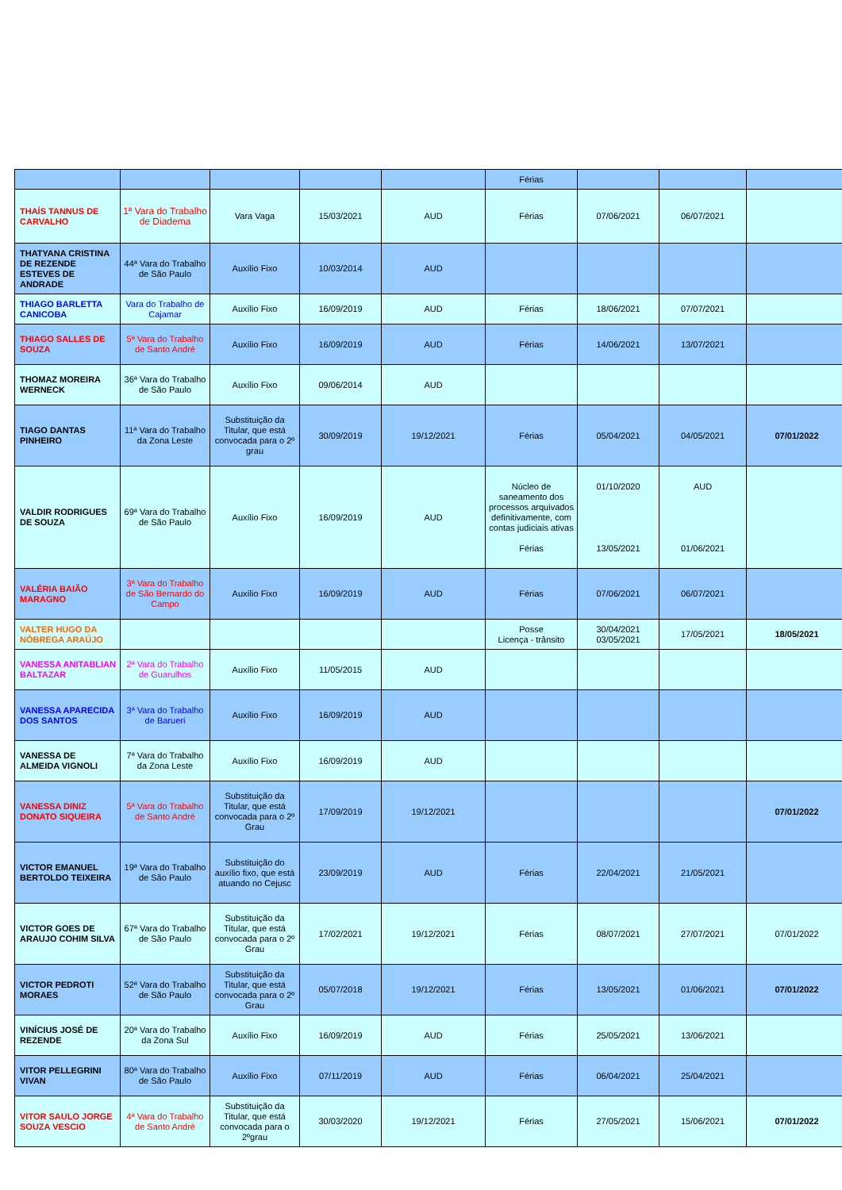| | | | | | Férias | | | |
| THAÍS TANNUS DE CARVALHO | 1ª Vara do Trabalho de Diadema | Vara Vaga | 15/03/2021 | AUD | Férias | 07/06/2021 | 06/07/2021 | |
| THATYANA CRISTINA DE REZENDE ESTEVES DE ANDRADE | 44ª Vara do Trabalho de São Paulo | Auxílio Fixo | 10/03/2014 | AUD | | | | |
| THIAGO BARLETTA CANICOBA | Vara do Trabalho de Cajamar | Auxílio Fixo | 16/09/2019 | AUD | Férias | 18/06/2021 | 07/07/2021 | |
| THIAGO SALLES DE SOUZA | 5ª Vara do Trabalho de Santo André | Auxílio Fixo | 16/09/2019 | AUD | Férias | 14/06/2021 | 13/07/2021 | |
| THOMAZ MOREIRA WERNECK | 36ª Vara do Trabalho de São Paulo | Auxílio Fixo | 09/06/2014 | AUD | | | | |
| TIAGO DANTAS PINHEIRO | 11ª Vara do Trabalho da Zona Leste | Substituição da Titular, que está convocada para o 2º grau | 30/09/2019 | 19/12/2021 | Férias | 05/04/2021 | 04/05/2021 | 07/01/2022 |
| VALDIR RODRIGUES DE SOUZA | 69ª Vara do Trabalho de São Paulo | Auxílio Fixo | 16/09/2019 | AUD | Núcleo de saneamento dos processos arquivados definitivamente, com contas judiciais ativas Férias | 01/10/2020 13/05/2021 | AUD 01/06/2021 | |
| VALÉRIA BAIÃO MARAGNO | 3ª Vara do Trabalho de São Bernardo do Campo | Auxílio Fixo | 16/09/2019 | AUD | Férias | 07/06/2021 | 06/07/2021 | |
| VALTER HUGO DA NÓBREGA ARAÚJO | | | | | Posse Licença - trânsito | 30/04/2021 03/05/2021 | 17/05/2021 | 18/05/2021 |
| VANESSA ANITABLIAN BALTAZAR | 2ª Vara do Trabalho de Guarulhos | Auxílio Fixo | 11/05/2015 | AUD | | | | |
| VANESSA APARECIDA DOS SANTOS | 3ª Vara do Trabalho de Barueri | Auxílio Fixo | 16/09/2019 | AUD | | | | |
| VANESSA DE ALMEIDA VIGNOLI | 7ª Vara do Trabalho da Zona Leste | Auxílio Fixo | 16/09/2019 | AUD | | | | |
| VANESSA DINIZ DONATO SIQUEIRA | 5ª Vara do Trabalho de Santo André | Substituição da Titular, que está convocada para o 2º Grau | 17/09/2019 | 19/12/2021 | | | | 07/01/2022 |
| VICTOR EMANUEL BERTOLDO TEIXEIRA | 19ª Vara do Trabalho de São Paulo | Substituição do auxílio fixo, que está atuando no Cejusc | 23/09/2019 | AUD | Férias | 22/04/2021 | 21/05/2021 | |
| VICTOR GOES DE ARAUJO COHIM SILVA | 67ª Vara do Trabalho de São Paulo | Substituição da Titular, que está convocada para o 2º Grau | 17/02/2021 | 19/12/2021 | Férias | 08/07/2021 | 27/07/2021 | 07/01/2022 |
| VICTOR PEDROTI MORAES | 52ª Vara do Trabalho de São Paulo | Substituição da Titular, que está convocada para o 2º Grau | 05/07/2018 | 19/12/2021 | Férias | 13/05/2021 | 01/06/2021 | 07/01/2022 |
| VINÍCIUS JOSÉ DE REZENDE | 20ª Vara do Trabalho da Zona Sul | Auxílio Fixo | 16/09/2019 | AUD | Férias | 25/05/2021 | 13/06/2021 | |
| VITOR PELLEGRINI VIVAN | 80ª Vara do Trabalho de São Paulo | Auxílio Fixo | 07/11/2019 | AUD | Férias | 06/04/2021 | 25/04/2021 | |
| VITOR SAULO JORGE SOUZA VESCIO | 4ª Vara do Trabalho de Santo André | Substituição da Titular, que está convocada para o 2ºgrau | 30/03/2020 | 19/12/2021 | Férias | 27/05/2021 | 15/06/2021 | 07/01/2022 |